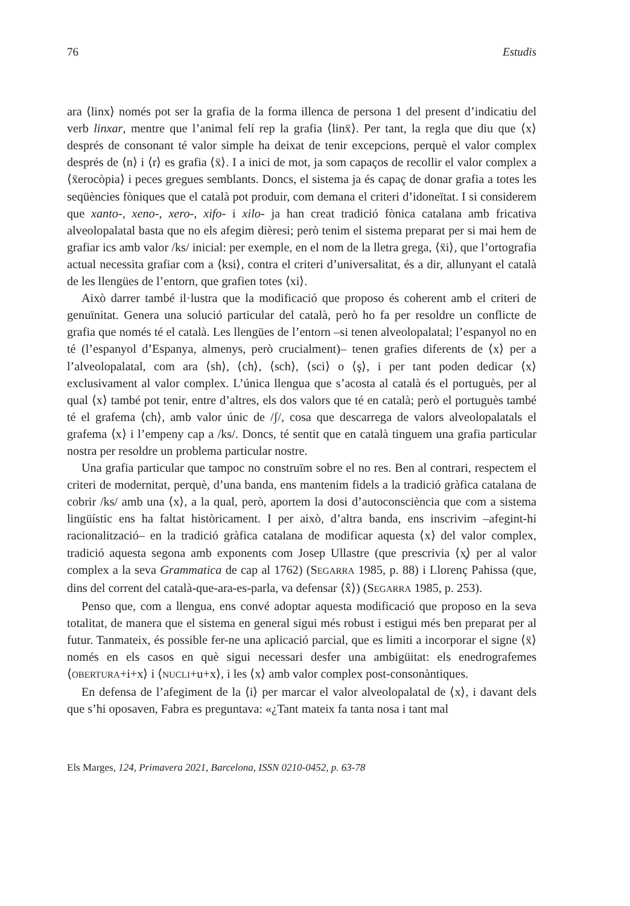76 Estudis
ara ⟨linx⟩ només pot ser la grafia de la forma illenca de persona 1 del present d’indicatiu del verb linxar, mentre que l’animal felí rep la grafia ⟨linẍ⟩. Per tant, la regla que diu que ⟨x⟩ després de consonant té valor simple ha deixat de tenir excepcions, perquè el valor complex després de ⟨n⟩ i ⟨r⟩ es grafia ⟨ẍ⟩. I a inici de mot, ja som capaços de recollir el valor complex a ⟨ẍerocòpia⟩ i peces gregues semblants. Doncs, el sistema ja és capaç de donar grafia a totes les seqüències fòniques que el català pot produir, com demana el criteri d’idoneïtat. I si considerem que xanto-, xeno-, xero-, xifo- i xilo- ja han creat tradició fònica catalana amb fricativa alveolopalatal basta que no els afegim dièresi; però tenim el sistema preparat per si mai hem de grafiar ics amb valor /ks/ inicial: per exemple, en el nom de la lletra grega, ⟨ẍi⟩, que l’ortografia actual necessita grafiar com a ⟨ksi⟩, contra el criteri d’universalitat, és a dir, allunyant el català de les llengües de l’entorn, que grafien totes ⟨xi⟩.
Això darrer també il·lustra que la modificació que proposo és coherent amb el criteri de genuïnitat. Genera una solució particular del català, però ho fa per resoldre un conflicte de grafia que només té el català. Les llengües de l’entorn –si tenen alveolopalatal; l’espanyol no en té (l’espanyol d’Espanya, almenys, però crucialment)– tenen grafies diferents de ⟨x⟩ per a l’alveolopalatal, com ara ⟨sh⟩, ⟨ch⟩, ⟨sch⟩, ⟨sci⟩ o ⟨ş⟩, i per tant poden dedicar ⟨x⟩ exclusivament al valor complex. L’única llengua que s’acosta al català és el portuguès, per al qual ⟨x⟩ també pot tenir, entre d’altres, els dos valors que té en català; però el portuguès també té el grafema ⟨ch⟩, amb valor únic de /ʃ/, cosa que descarrega de valors alveolopalatals el grafema ⟨x⟩ i l’empeny cap a /ks/. Doncs, té sentit que en català tinguem una grafia particular nostra per resoldre un problema particular nostre.
Una grafia particular que tampoc no construïm sobre el no res. Ben al contrari, respectem el criteri de modernitat, perquè, d’una banda, ens mantenim fidels a la tradició gràfica catalana de cobrir /ks/ amb una ⟨x⟩, a la qual, però, aportem la dosi d’autoconsciència que com a sistema lingüístic ens ha faltat històricament. I per això, d’altra banda, ens inscrivim –afegint-hi racionalització– en la tradició gràfica catalana de modificar aquesta ⟨x⟩ del valor complex, tradició aquesta segona amb exponents com Josep Ullastre (que prescrivia ⟨x̧⟩ per al valor complex a la seva Grammatica de cap al 1762) (SEGARRA 1985, p. 88) i Llorenç Pahissa (que, dins del corrent del català-que-ara-es-parla, va defensar ⟨x̂⟩) (SEGARRA 1985, p. 253).
Penso que, com a llengua, ens convé adoptar aquesta modificació que proposo en la seva totalitat, de manera que el sistema en general sigui més robust i estigui més ben preparat per al futur. Tanmateix, és possible fer-ne una aplicació parcial, que es limiti a incorporar el signe ⟨ẍ⟩ només en els casos en què sigui necessari desfer una ambigüitat: els enedrografemes ⟨OBERTURA+i+x⟩ i ⟨NUCLI+u+x⟩, i les ⟨x⟩ amb valor complex post-consonàntiques.
En defensa de l’afegiment de la ⟨i⟩ per marcar el valor alveolopalatal de ⟨x⟩, i davant dels que s’hi oposaven, Fabra es preguntava: «¿Tant mateix fa tanta nosa i tant mal
Els Marges, 124, Primavera 2021, Barcelona, ISSN 0210-0452, p. 63-78